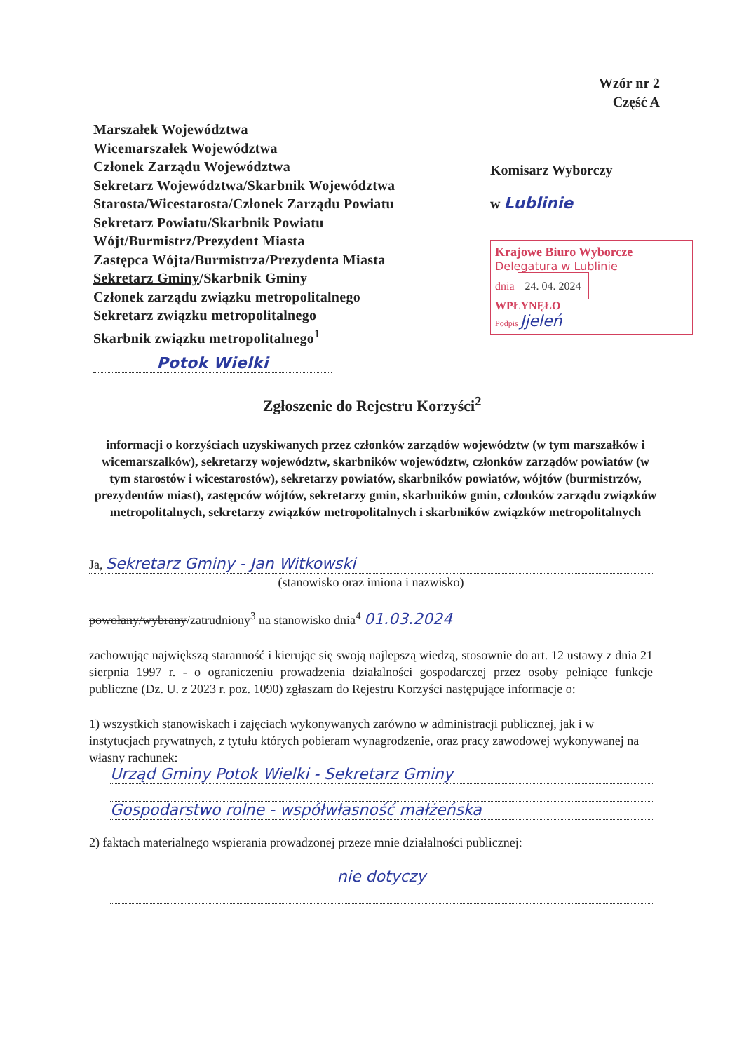Wzór nr 2
Część A
Marszałek Województwa
Wicemarszałek Województwa
Członek Zarządu Województwa
Sekretarz Województwa/Skarbnik Województwa
Starosta/Wicestarosta/Członek Zarządu Powiatu
Sekretarz Powiatu/Skarbnik Powiatu
Wójt/Burmistrz/Prezydent Miasta
Zastępca Wójta/Burmistrza/Prezydenta Miasta
Sekretarz Gminy/Skarbnik Gminy
Członek zarządu związku metropolitalnego
Sekretarz związku metropolitalnego
Skarbnik związku metropolitalnego<sup>1</sup>
Potok Wielki
Komisarz Wyborczy
w Lublinie
Krajowe Biuro Wyborcze
Delegatura w Lublinie
dnia 24. 04. 2024
WPŁYNĘŁO
Podpis Jjeleń
Zgłoszenie do Rejestru Korzyści<sup>2</sup>
informacji o korzyściach uzyskiwanych przez członków zarządów województw (w tym marszałków i wicemarszałków), sekretarzy województw, skarbników województw, członków zarządów powiatów (w tym starostów i wicestarostów), sekretarzy powiatów, skarbników powiatów, wójtów (burmistrzów, prezydentów miast), zastępców wójtów, sekretarzy gmin, skarbników gmin, członków zarządu związków metropolitalnych, sekretarzy związków metropolitalnych i skarbników związków metropolitalnych
Ja, Sekretarz Gminy - Jan Witkowski
(stanowisko oraz imiona i nazwisko)
powołany/wybrany/zatrudniony<sup>3</sup> na stanowisko dnia<sup>4</sup> 01.03.2024
zachowując największą staranność i kierując się swoją najlepszą wiedzą, stosownie do art. 12 ustawy z dnia 21 sierpnia 1997 r. - o ograniczeniu prowadzenia działalności gospodarczej przez osoby pełniące funkcje publiczne (Dz. U. z 2023 r. poz. 1090) zgłaszam do Rejestru Korzyści następujące informacje o:
1) wszystkich stanowiskach i zajęciach wykonywanych zarówno w administracji publicznej, jak i w instytucjach prywatnych, z tytułu których pobieram wynagrodzenie, oraz pracy zawodowej wykonywanej na własny rachunek:
Urząd Gminy Potok Wielki - Sekretarz Gminy
Gospodarstwo rolne - współwłasność małżeńska
2) faktach materialnego wspierania prowadzonej przeze mnie działalności publicznej:
nie dotyczy